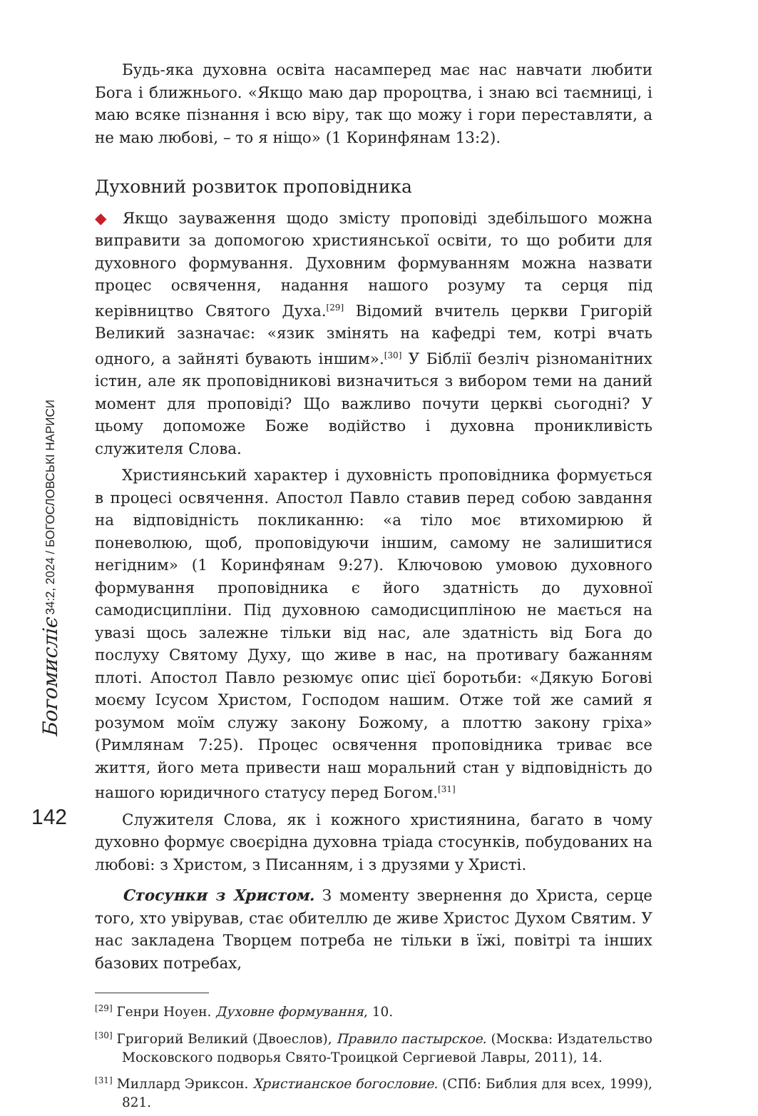Богомисліє 34:2, 2024 / БОГОСЛОВСЬКІ НАРИСИ
142
Будь-яка духовна освіта насамперед має нас навчати любити Бога і ближнього. «Якщо маю дар пророцтва, і знаю всі таємниці, і маю всяке пізнання і всю віру, так що можу і гори переставляти, а не маю любові, – то я ніщо» (1 Коринфянам 13:2).
Духовний розвиток проповідника
◆ Якщо зауваження щодо змісту проповіді здебільшого можна виправити за допомогою християнської освіти, то що робити для духовного формування. Духовним формуванням можна назвати процес освячення, надання нашого розуму та серця під керівництво Святого Духа.<sup>[29]</sup> Відомий вчитель церкви Григорій Великий зазначає: «язик змінять на кафедрі тем, котрі вчать одного, а зайняті бувають іншим».<sup>[30]</sup> У Біблії безліч різноманітних істин, але як проповідникові визначиться з вибором теми на даний момент для проповіді? Що важливо почути церкві сьогодні? У цьому допоможе Боже водійство і духовна проникливість служителя Слова.
Християнський характер і духовність проповідника формується в процесі освячення. Апостол Павло ставив перед собою завдання на відповідність покликанню: «а тіло моє втихомирюю й поневолюю, щоб, проповідуючи іншим, самому не залишитися негідним» (1 Коринфянам 9:27). Ключовою умовою духовного формування проповідника є його здатність до духовної самодисципліни. Під духовною самодисципліною не мається на увазі щось залежне тільки від нас, але здатність від Бога до послуху Святому Духу, що живе в нас, на противагу бажанням плоті. Апостол Павло резюмує опис цієї боротьби: «Дякую Богові моєму Ісусом Христом, Господом нашим. Отже той же самий я розумом моїм служу закону Божому, а плоттю закону гріха» (Римлянам 7:25). Процес освячення проповідника триває все життя, його мета привести наш моральний стан у відповідність до нашого юридичного статусу перед Богом.<sup>[31]</sup>
Служителя Слова, як і кожного християнина, багато в чому духовно формує своєрідна духовна тріада стосунків, побудованих на любові: з Христом, з Писанням, і з друзями у Христі.
Стосунки з Христом. З моменту звернення до Христа, серце того, хто увірував, стає обителлю де живе Христос Духом Святим. У нас закладена Творцем потреба не тільки в їжі, повітрі та інших базових потребах,
<sup>[29]</sup> Генри Ноуен. Духовне формування, 10.
<sup>[30]</sup> Григорий Великий (Двоеслов), Правило пастырское. (Москва: Издательство Московского подворья Свято-Троицкой Сергиевой Лавры, 2011), 14.
<sup>[31]</sup> Миллард Эриксон. Христианское богословие. (СПб: Библия для всех, 1999), 821.